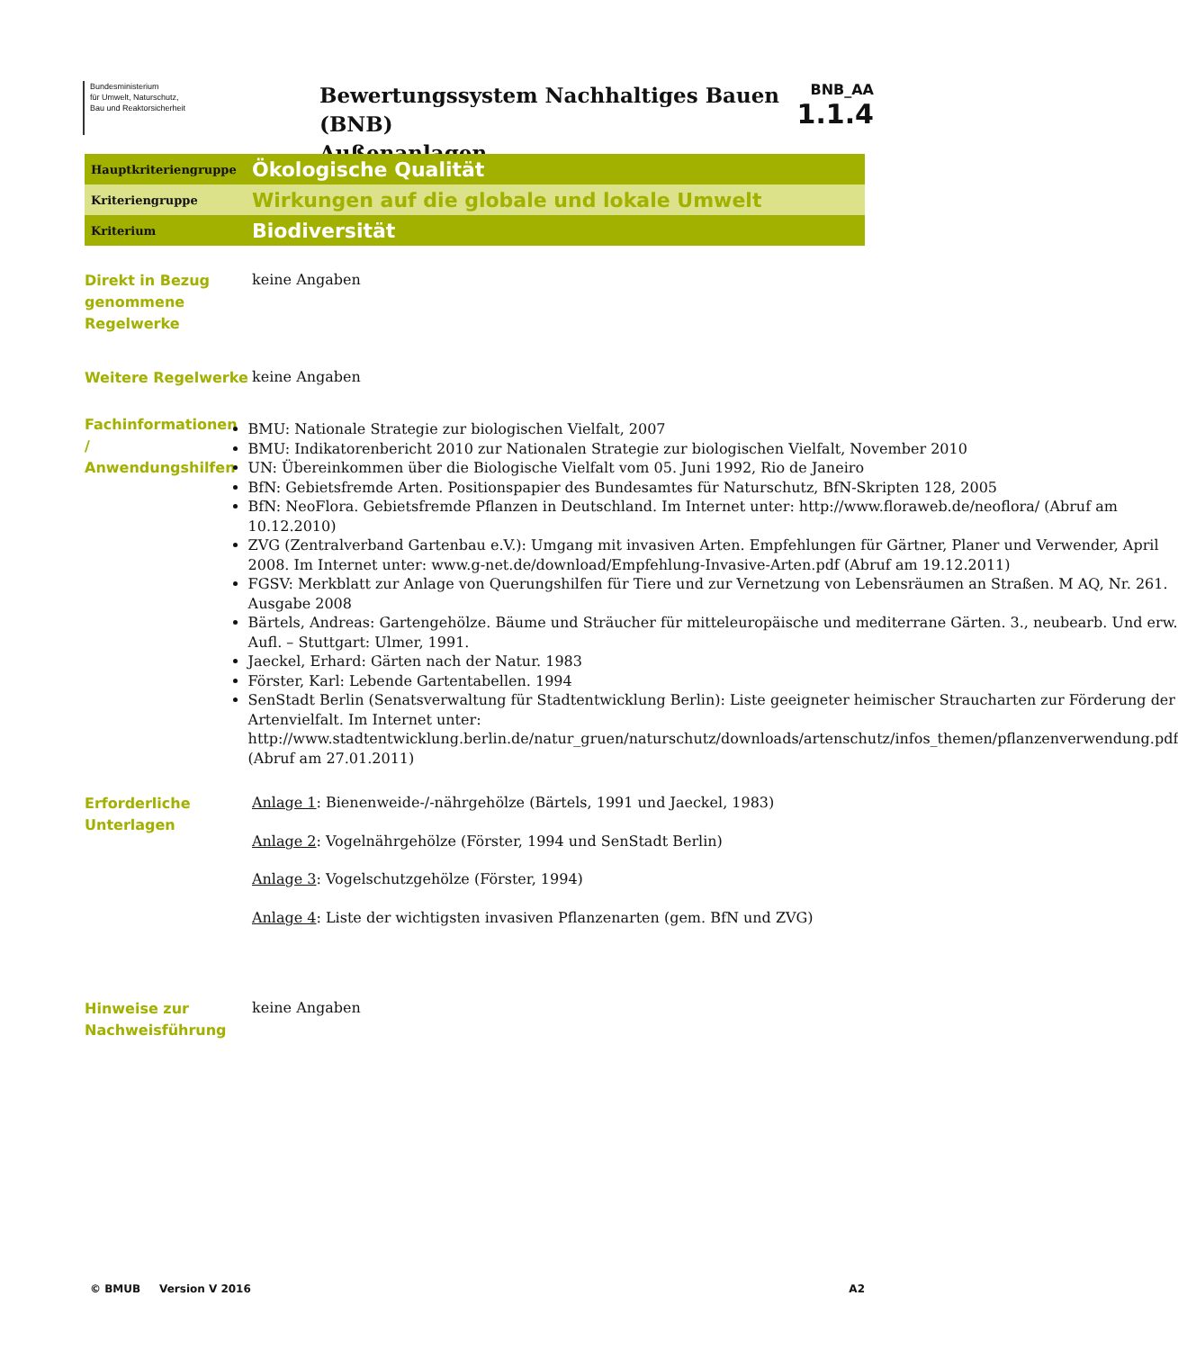Bundesministerium
für Umwelt, Naturschutz,
Bau und Reaktorsicherheit
Bewertungssystem Nachhaltiges Bauen (BNB)
Außenanlagen
BNB_AA
1.1.4
| Hauptkriteriengruppe | Ökologische Qualität |
| Kriteriengruppe | Wirkungen auf die globale und lokale Umwelt |
| Kriterium | Biodiversität |
Direkt in Bezug genommene Regelwerke
keine Angaben
Weitere Regelwerke
keine Angaben
Fachinformationen / Anwendungshilfen
BMU: Nationale Strategie zur biologischen Vielfalt, 2007
BMU: Indikatorenbericht 2010 zur Nationalen Strategie zur biologischen Vielfalt, November 2010
UN: Übereinkommen über die Biologische Vielfalt vom 05. Juni 1992, Rio de Janeiro
BfN: Gebietsfremde Arten. Positionspapier des Bundesamtes für Naturschutz, BfN-Skripten 128, 2005
BfN: NeoFlora. Gebietsfremde Pflanzen in Deutschland. Im Internet unter: http://www.floraweb.de/neoflora/ (Abruf am 10.12.2010)
ZVG (Zentralverband Gartenbau e.V.): Umgang mit invasiven Arten. Empfehlungen für Gärtner, Planer und Verwender, April 2008. Im Internet unter: www.g-net.de/download/Empfehlung-Invasive-Arten.pdf (Abruf am 19.12.2011)
FGSV: Merkblatt zur Anlage von Querungshilfen für Tiere und zur Vernetzung von Lebensräumen an Straßen. M AQ, Nr. 261. Ausgabe 2008
Bärtels, Andreas: Gartengehölze. Bäume und Sträucher für mitteleuropäische und mediterrane Gärten. 3., neubearb. Und erw. Aufl. – Stuttgart: Ulmer, 1991.
Jaeckel, Erhard: Gärten nach der Natur. 1983
Förster, Karl: Lebende Gartentabellen. 1994
SenStadt Berlin (Senatsverwaltung für Stadtentwicklung Berlin): Liste geeigneter heimischer Straucharten zur Förderung der Artenvielfalt. Im Internet unter: http://www.stadtentwicklung.berlin.de/natur_gruen/naturschutz/downloads/artenschutz/infos_themen/pflanzenverwendung.pdf (Abruf am 27.01.2011)
Erforderliche Unterlagen
Anlage 1: Bienenweide-/-nährgehölze (Bärtels, 1991 und Jaeckel, 1983)
Anlage 2: Vogelnährgehölze (Förster, 1994 und SenStadt Berlin)
Anlage 3: Vogelschutzgehölze (Förster, 1994)
Anlage 4: Liste der wichtigsten invasiven Pflanzenarten (gem. BfN und ZVG)
Hinweise zur Nachweisführung
keine Angaben
© BMUB Version V 2016 A2